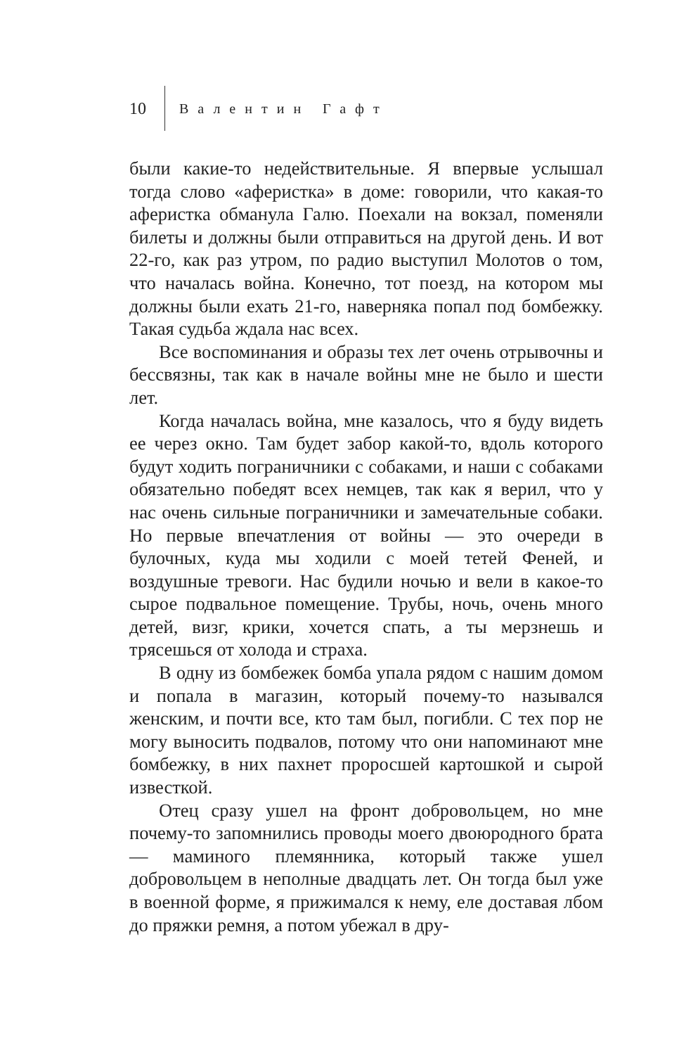10 Валентин Гафт
были какие-то недействительные. Я впервые услышал тогда слово «аферистка» в доме: говорили, что какая-то аферистка обманула Галю. Поехали на вокзал, поменяли билеты и должны были отправиться на другой день. И вот 22-го, как раз утром, по радио выступил Молотов о том, что началась война. Конечно, тот поезд, на котором мы должны были ехать 21-го, наверняка попал под бомбежку. Такая судьба ждала нас всех.
Все воспоминания и образы тех лет очень отрывочны и бессвязны, так как в начале войны мне не было и шести лет.
Когда началась война, мне казалось, что я буду видеть ее через окно. Там будет забор какой-то, вдоль которого будут ходить пограничники с собаками, и наши с собаками обязательно победят всех немцев, так как я верил, что у нас очень сильные пограничники и замечательные собаки. Но первые впечатления от войны — это очереди в булочных, куда мы ходили с моей тетей Феней, и воздушные тревоги. Нас будили ночью и вели в какое-то сырое подвальное помещение. Трубы, ночь, очень много детей, визг, крики, хочется спать, а ты мерзнешь и трясешься от холода и страха.
В одну из бомбежек бомба упала рядом с нашим домом и попала в магазин, который почему-то назывался женским, и почти все, кто там был, погибли. С тех пор не могу выносить подвалов, потому что они напоминают мне бомбежку, в них пахнет проросшей картошкой и сырой известкой.
Отец сразу ушел на фронт добровольцем, но мне почему-то запомнились проводы моего двоюродного брата — маминого племянника, который также ушел добровольцем в неполные двадцать лет. Он тогда был уже в военной форме, я прижимался к нему, еле доставая лбом до пряжки ремня, а потом убежал в дру-